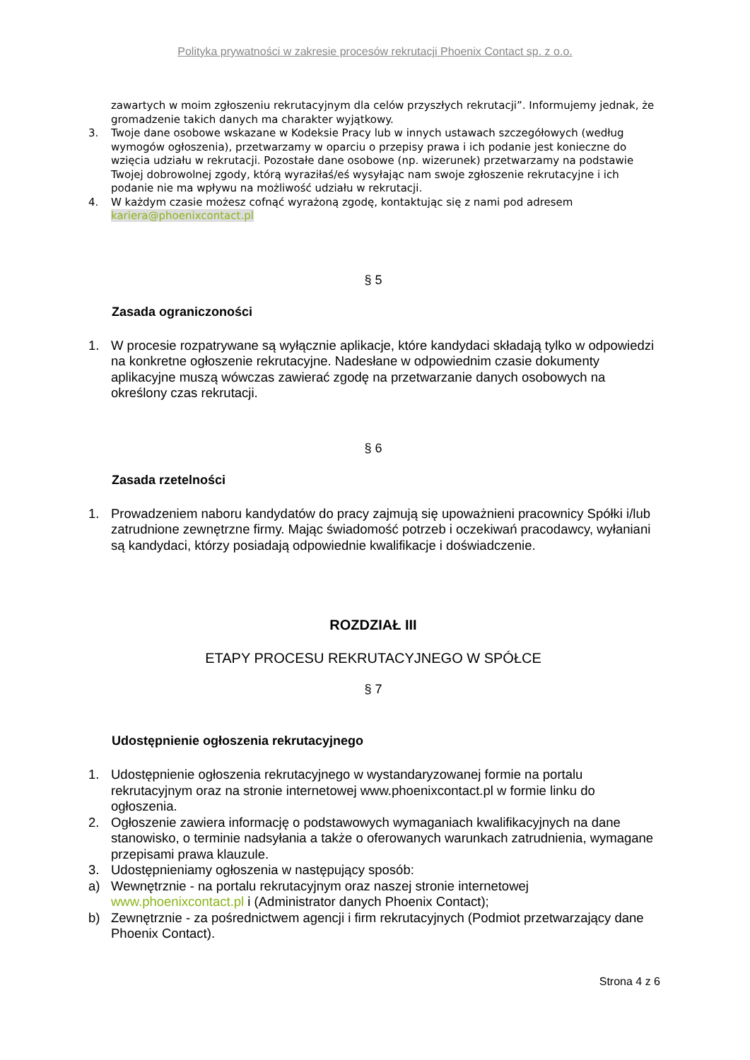Polityka prywatności w zakresie procesów rekrutacji Phoenix Contact sp. z o.o.
zawartych w moim zgłoszeniu rekrutacyjnym dla celów przyszłych rekrutacji”. Informujemy jednak, że gromadzenie takich danych ma charakter wyjątkowy.
3. Twoje dane osobowe wskazane w Kodeksie Pracy lub w innych ustawach szczegółowych (według wymogów ogłoszenia), przetwarzamy w oparciu o przepisy prawa i ich podanie jest konieczne do wzięcia udziału w rekrutacji. Pozostałe dane osobowe (np. wizerunek) przetwarzamy na podstawie Twojej dobrowolnej zgody, którą wyraziłaś/eś wysyłając nam swoje zgłoszenie rekrutacyjne i ich podanie nie ma wpływu na możliwość udziału w rekrutacji.
4. W każdym czasie możesz cofnąć wyrażoną zgodę, kontaktując się z nami pod adresem kariera@phoenixcontact.pl
§ 5
Zasada ograniczoności
1. W procesie rozpatrywane są wyłącznie aplikacje, które kandydaci składają tylko w odpowiedzi na konkretne ogłoszenie rekrutacyjne. Nadesłane w odpowiednim czasie dokumenty aplikacyjne muszą wówczas zawierać zgodę na przetwarzanie danych osobowych na określony czas rekrutacji.
§ 6
Zasada rzetelności
1. Prowadzeniem naboru kandydatów do pracy zajmują się upoważnieni pracownicy Spółki i/lub zatrudnione zewnętrzne firmy. Mając świadomość potrzeb i oczekiwań pracodawcy, wyłaniani są kandydaci, którzy posiadają odpowiednie kwalifikacje i doświadczenie.
ROZDZIAŁ III
ETAPY PROCESU REKRUTACYJNEGO W SPÓŁCE
§ 7
Udostępnienie ogłoszenia rekrutacyjnego
1. Udostępnienie ogłoszenia rekrutacyjnego w wystandaryzowanej formie na portalu rekrutacyjnym oraz na stronie internetowej www.phoenixcontact.pl w formie linku do ogłoszenia.
2. Ogłoszenie zawiera informację o podstawowych wymaganiach kwalifikacyjnych na dane stanowisko, o terminie nadsyłania a także o oferowanych warunkach zatrudnienia, wymagane przepisami prawa klauzule.
3. Udostępnieniamy ogłoszenia w następujący sposób:
a) Wewnętrznie - na portalu rekrutacyjnym oraz naszej stronie internetowej www.phoenixcontact.pl i (Administrator danych Phoenix Contact);
b) Zewnętrznie - za pośrednictwem agencji i firm rekrutacyjnych (Podmiot przetwarzający dane Phoenix Contact).
Strona 4 z 6